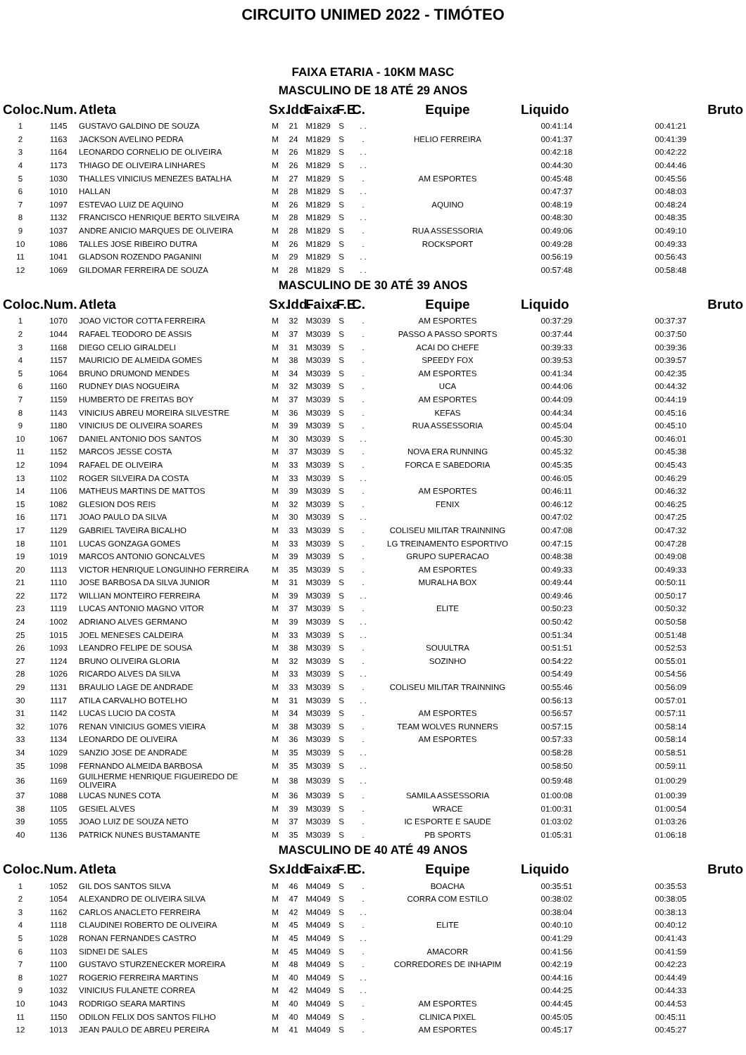CIRCUITO UNIMED 2022 - TIMÓTEO
FAIXA ETARIA - 10KM MASC
MASCULINO DE 18 ATÉ 29 ANOS
| Coloc. | Num. | Atleta | Sx. | Idd. | Faixa | F.E | C. | Equipe | Liquido | Bruto |
| --- | --- | --- | --- | --- | --- | --- | --- | --- | --- | --- |
| 1 | 1145 | GUSTAVO GALDINO DE SOUZA | M | 21 | M1829 | S | . . | | 00:41:14 | 00:41:21 |
| 2 | 1163 | JACKSON AVELINO PEDRA | M | 24 | M1829 | S | . | HELIO FERREIRA | 00:41:37 | 00:41:39 |
| 3 | 1164 | LEONARDO CORNELIO DE OLIVEIRA | M | 26 | M1829 | S | . . | | 00:42:18 | 00:42:22 |
| 4 | 1173 | THIAGO DE OLIVEIRA LINHARES | M | 26 | M1829 | S | . . | | 00:44:30 | 00:44:46 |
| 5 | 1030 | THALLES VINICIUS MENEZES BATALHA | M | 27 | M1829 | S | . | AM ESPORTES | 00:45:48 | 00:45:56 |
| 6 | 1010 | HALLAN | M | 28 | M1829 | S | . . | | 00:47:37 | 00:48:03 |
| 7 | 1097 | ESTEVAO LUIZ DE AQUINO | M | 26 | M1829 | S | . | AQUINO | 00:48:19 | 00:48:24 |
| 8 | 1132 | FRANCISCO HENRIQUE BERTO SILVEIRA | M | 28 | M1829 | S | . . | | 00:48:30 | 00:48:35 |
| 9 | 1037 | ANDRE ANICIO MARQUES DE OLIVEIRA | M | 28 | M1829 | S | . | RUA ASSESSORIA | 00:49:06 | 00:49:10 |
| 10 | 1086 | TALLES JOSE RIBEIRO DUTRA | M | 26 | M1829 | S | . | ROCKSPORT | 00:49:28 | 00:49:33 |
| 11 | 1041 | GLADSON ROZENDO PAGANINI | M | 29 | M1829 | S | . . | | 00:56:19 | 00:56:43 |
| 12 | 1069 | GILDOMAR FERREIRA DE SOUZA | M | 28 | M1829 | S | . . | | 00:57:48 | 00:58:48 |
MASCULINO DE 30 ATÉ 39 ANOS
| Coloc. | Num. | Atleta | Sx. | Idd. | Faixa | F.E | C. | Equipe | Liquido | Bruto |
| --- | --- | --- | --- | --- | --- | --- | --- | --- | --- | --- |
| 1 | 1070 | JOAO VICTOR COTTA FERREIRA | M | 32 | M3039 | S | . | AM ESPORTES | 00:37:29 | 00:37:37 |
| 2 | 1044 | RAFAEL TEODORO DE ASSIS | M | 37 | M3039 | S | . | PASSO A PASSO SPORTS | 00:37:44 | 00:37:50 |
| 3 | 1168 | DIEGO CELIO GIRALDELI | M | 31 | M3039 | S | . | ACAI DO CHEFE | 00:39:33 | 00:39:36 |
| 4 | 1157 | MAURICIO DE ALMEIDA GOMES | M | 38 | M3039 | S | . | SPEEDY FOX | 00:39:53 | 00:39:57 |
| 5 | 1064 | BRUNO DRUMOND MENDES | M | 34 | M3039 | S | . | AM ESPORTES | 00:41:34 | 00:42:35 |
| 6 | 1160 | RUDNEY DIAS NOGUEIRA | M | 32 | M3039 | S | . | UCA | 00:44:06 | 00:44:32 |
| 7 | 1159 | HUMBERTO DE FREITAS BOY | M | 37 | M3039 | S | . | AM ESPORTES | 00:44:09 | 00:44:19 |
| 8 | 1143 | VINICIUS ABREU MOREIRA SILVESTRE | M | 36 | M3039 | S | . | KEFAS | 00:44:34 | 00:45:16 |
| 9 | 1180 | VINICIUS DE OLIVEIRA SOARES | M | 39 | M3039 | S | . | RUA ASSESSORIA | 00:45:04 | 00:45:10 |
| 10 | 1067 | DANIEL ANTONIO DOS SANTOS | M | 30 | M3039 | S | . . | | 00:45:30 | 00:46:01 |
| 11 | 1152 | MARCOS JESSE COSTA | M | 37 | M3039 | S | . | NOVA ERA RUNNING | 00:45:32 | 00:45:38 |
| 12 | 1094 | RAFAEL DE OLIVEIRA | M | 33 | M3039 | S | . | FORCA E SABEDORIA | 00:45:35 | 00:45:43 |
| 13 | 1102 | ROGER SILVEIRA DA COSTA | M | 33 | M3039 | S | . . | | 00:46:05 | 00:46:29 |
| 14 | 1106 | MATHEUS MARTINS DE MATTOS | M | 39 | M3039 | S | . | AM ESPORTES | 00:46:11 | 00:46:32 |
| 15 | 1082 | GLESION DOS REIS | M | 32 | M3039 | S | . | FENIX | 00:46:12 | 00:46:25 |
| 16 | 1171 | JOAO PAULO DA SILVA | M | 30 | M3039 | S | . . | | 00:47:02 | 00:47:25 |
| 17 | 1129 | GABRIEL TAVEIRA BICALHO | M | 33 | M3039 | S | . | COLISEU MILITAR TRAINNING | 00:47:08 | 00:47:32 |
| 18 | 1101 | LUCAS GONZAGA GOMES | M | 33 | M3039 | S | . | LG TREINAMENTO ESPORTIVO | 00:47:15 | 00:47:28 |
| 19 | 1019 | MARCOS ANTONIO GONCALVES | M | 39 | M3039 | S | . | GRUPO SUPERACAO | 00:48:38 | 00:49:08 |
| 20 | 1113 | VICTOR HENRIQUE LONGUINHO FERREIRA | M | 35 | M3039 | S | . | AM ESPORTES | 00:49:33 | 00:49:33 |
| 21 | 1110 | JOSE BARBOSA DA SILVA JUNIOR | M | 31 | M3039 | S | . | MURALHA BOX | 00:49:44 | 00:50:11 |
| 22 | 1172 | WILLIAN MONTEIRO FERREIRA | M | 39 | M3039 | S | . . | | 00:49:46 | 00:50:17 |
| 23 | 1119 | LUCAS ANTONIO MAGNO VITOR | M | 37 | M3039 | S | . | ELITE | 00:50:23 | 00:50:32 |
| 24 | 1002 | ADRIANO ALVES GERMANO | M | 39 | M3039 | S | . . | | 00:50:42 | 00:50:58 |
| 25 | 1015 | JOEL MENESES CALDEIRA | M | 33 | M3039 | S | . . | | 00:51:34 | 00:51:48 |
| 26 | 1093 | LEANDRO FELIPE DE SOUSA | M | 38 | M3039 | S | . | SOUULTRA | 00:51:51 | 00:52:53 |
| 27 | 1124 | BRUNO OLIVEIRA GLORIA | M | 32 | M3039 | S | . | SOZINHO | 00:54:22 | 00:55:01 |
| 28 | 1026 | RICARDO ALVES DA SILVA | M | 33 | M3039 | S | . . | | 00:54:49 | 00:54:56 |
| 29 | 1131 | BRAULIO LAGE DE ANDRADE | M | 33 | M3039 | S | . | COLISEU MILITAR TRAINNING | 00:55:46 | 00:56:09 |
| 30 | 1117 | ATILA CARVALHO BOTELHO | M | 31 | M3039 | S | . . | | 00:56:13 | 00:57:01 |
| 31 | 1142 | LUCAS LUCIO DA COSTA | M | 34 | M3039 | S | . | AM ESPORTES | 00:56:57 | 00:57:11 |
| 32 | 1076 | RENAN VINICIUS GOMES VIEIRA | M | 38 | M3039 | S | . | TEAM WOLVES RUNNERS | 00:57:15 | 00:58:14 |
| 33 | 1134 | LEONARDO DE OLIVEIRA | M | 36 | M3039 | S | . | AM ESPORTES | 00:57:33 | 00:58:14 |
| 34 | 1029 | SANZIO JOSE DE ANDRADE | M | 35 | M3039 | S | . . | | 00:58:28 | 00:58:51 |
| 35 | 1098 | FERNANDO ALMEIDA BARBOSA | M | 35 | M3039 | S | . . | | 00:58:50 | 00:59:11 |
| 36 | 1169 | GUILHERME HENRIQUE FIGUEIREDO DE OLIVEIRA | M | 38 | M3039 | S | . . | | 00:59:48 | 01:00:29 |
| 37 | 1088 | LUCAS NUNES COTA | M | 36 | M3039 | S | . | SAMILA ASSESSORIA | 01:00:08 | 01:00:39 |
| 38 | 1105 | GESIEL ALVES | M | 39 | M3039 | S | . | WRACE | 01:00:31 | 01:00:54 |
| 39 | 1055 | JOAO LUIZ DE SOUZA NETO | M | 37 | M3039 | S | . | IC ESPORTE E SAUDE | 01:03:02 | 01:03:26 |
| 40 | 1136 | PATRICK NUNES BUSTAMANTE | M | 35 | M3039 | S | . | PB SPORTS | 01:05:31 | 01:06:18 |
MASCULINO DE 40 ATÉ 49 ANOS
| Coloc. | Num. | Atleta | Sx. | Idd. | Faixa | F.E | C. | Equipe | Liquido | Bruto |
| --- | --- | --- | --- | --- | --- | --- | --- | --- | --- | --- |
| 1 | 1052 | GIL DOS SANTOS SILVA | M | 46 | M4049 | S | . | BOACHA | 00:35:51 | 00:35:53 |
| 2 | 1054 | ALEXANDRO DE OLIVEIRA SILVA | M | 47 | M4049 | S | . | CORRA COM ESTILO | 00:38:02 | 00:38:05 |
| 3 | 1162 | CARLOS ANACLETO FERREIRA | M | 42 | M4049 | S | . . | | 00:38:04 | 00:38:13 |
| 4 | 1118 | CLAUDINEI ROBERTO DE OLIVEIRA | M | 45 | M4049 | S | . | ELITE | 00:40:10 | 00:40:12 |
| 5 | 1028 | RONAN FERNANDES CASTRO | M | 45 | M4049 | S | . . | | 00:41:29 | 00:41:43 |
| 6 | 1103 | SIDNEI DE SALES | M | 45 | M4049 | S | . | AMACORR | 00:41:56 | 00:41:59 |
| 7 | 1100 | GUSTAVO STURZENECKER MOREIRA | M | 48 | M4049 | S | . | CORREDORES DE INHAPIM | 00:42:19 | 00:42:23 |
| 8 | 1027 | ROGERIO FERREIRA MARTINS | M | 40 | M4049 | S | . . | | 00:44:16 | 00:44:49 |
| 9 | 1032 | VINICIUS FULANETE CORREA | M | 42 | M4049 | S | . . | | 00:44:25 | 00:44:33 |
| 10 | 1043 | RODRIGO SEARA MARTINS | M | 40 | M4049 | S | . | AM ESPORTES | 00:44:45 | 00:44:53 |
| 11 | 1150 | ODILON FELIX DOS SANTOS FILHO | M | 40 | M4049 | S | . | CLINICA PIXEL | 00:45:05 | 00:45:11 |
| 12 | 1013 | JEAN PAULO DE ABREU PEREIRA | M | 41 | M4049 | S | . | AM ESPORTES | 00:45:17 | 00:45:27 |